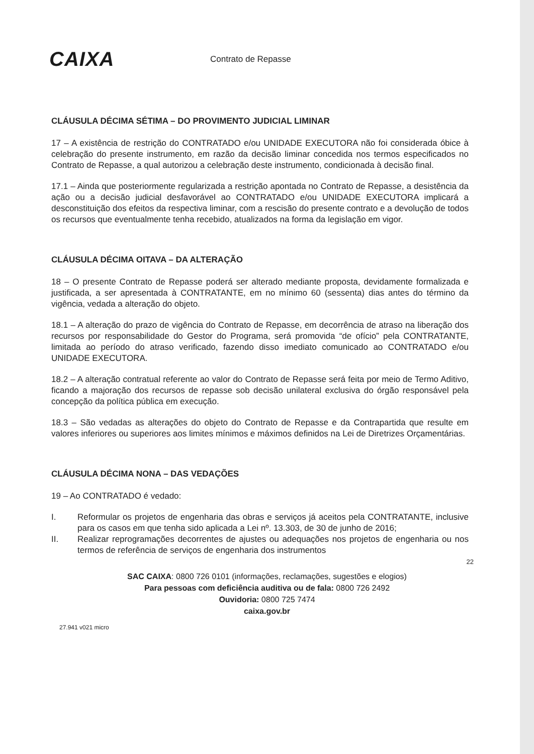CAIXA
Contrato de Repasse
CLÁUSULA DÉCIMA SÉTIMA – DO PROVIMENTO JUDICIAL LIMINAR
17 – A existência de restrição do CONTRATADO e/ou UNIDADE EXECUTORA não foi considerada óbice à celebração do presente instrumento, em razão da decisão liminar concedida nos termos especificados no Contrato de Repasse, a qual autorizou a celebração deste instrumento, condicionada à decisão final.
17.1 – Ainda que posteriormente regularizada a restrição apontada no Contrato de Repasse, a desistência da ação ou a decisão judicial desfavorável ao CONTRATADO e/ou UNIDADE EXECUTORA implicará a desconstituição dos efeitos da respectiva liminar, com a rescisão do presente contrato e a devolução de todos os recursos que eventualmente tenha recebido, atualizados na forma da legislação em vigor.
CLÁUSULA DÉCIMA OITAVA – DA ALTERAÇÃO
18 – O presente Contrato de Repasse poderá ser alterado mediante proposta, devidamente formalizada e justificada, a ser apresentada à CONTRATANTE, em no mínimo 60 (sessenta) dias antes do término da vigência, vedada a alteração do objeto.
18.1 – A alteração do prazo de vigência do Contrato de Repasse, em decorrência de atraso na liberação dos recursos por responsabilidade do Gestor do Programa, será promovida “de ofício” pela CONTRATANTE, limitada ao período do atraso verificado, fazendo disso imediato comunicado ao CONTRATADO e/ou UNIDADE EXECUTORA.
18.2 – A alteração contratual referente ao valor do Contrato de Repasse será feita por meio de Termo Aditivo, ficando a majoração dos recursos de repasse sob decisão unilateral exclusiva do órgão responsável pela concepção da política pública em execução.
18.3 – São vedadas as alterações do objeto do Contrato de Repasse e da Contrapartida que resulte em valores inferiores ou superiores aos limites mínimos e máximos definidos na Lei de Diretrizes Orçamentárias.
CLÁUSULA DÉCIMA NONA – DAS VEDAÇÕES
19 – Ao CONTRATADO é vedado:
I. Reformular os projetos de engenharia das obras e serviços já aceitos pela CONTRATANTE, inclusive para os casos em que tenha sido aplicada a Lei nº. 13.303, de 30 de junho de 2016;
II. Realizar reprogramações decorrentes de ajustes ou adequações nos projetos de engenharia ou nos termos de referência de serviços de engenharia dos instrumentos
22
SAC CAIXA: 0800 726 0101 (informações, reclamações, sugestões e elogios)
Para pessoas com deficiência auditiva ou de fala: 0800 726 2492
Ouvidoria: 0800 725 7474
caixa.gov.br
27.941 v021 micro